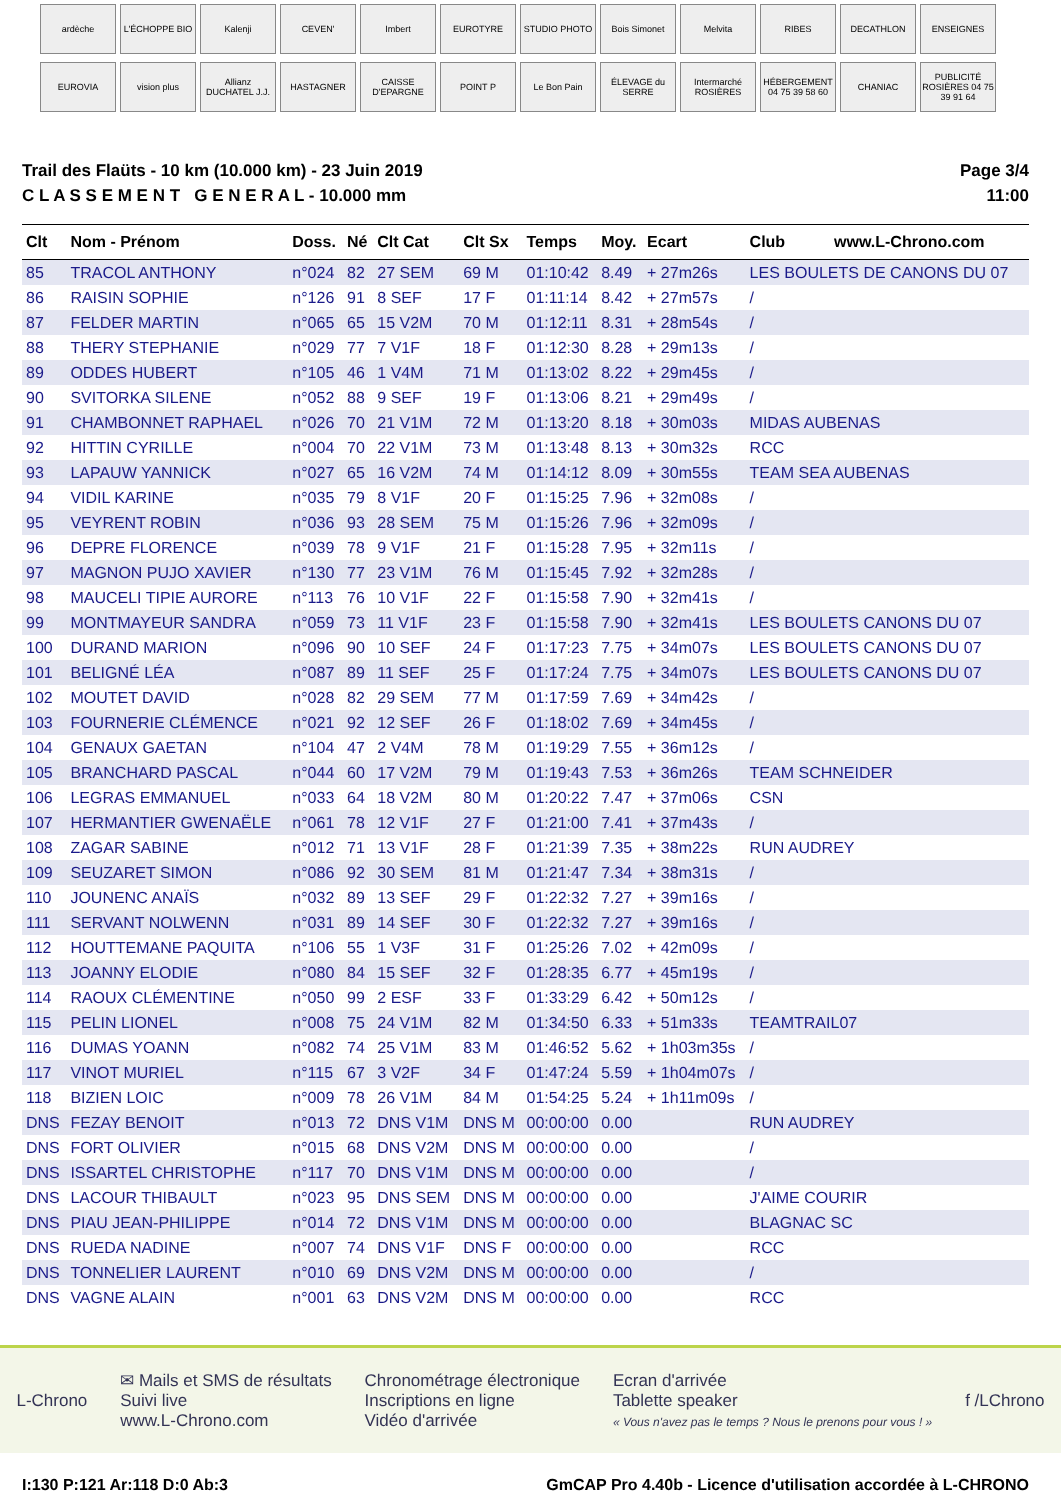ardèche
L'ÉCHOPPE BIO
Kalenji
CEVEN'
Imbert
EUROTYRE
STUDIO PHOTO
Bois Simonet
Melvita
RIBES
DECATHLON
ENSEIGNES
EUROVIA
vision plus
Allianz DUCHATEL J.J.
HASTAGNER
CAISSE D'EPARGNE
POINT P
Le Bon Pain
ÉLEVAGE du SERRE
Intermarché ROSIÈRES
HÉBERGEMENT 04 75 39 58 60
CHANIAC
PUBLICITÉ ROSIÈRES 04 75 39 91 64
Trail des Flaüts - 10 km (10.000 km) - 23 Juin 2019
C L A S S E M E N T G E N E R A L - 10.000 mm
Page 3/4
11:00
| Clt | Nom - Prénom | Doss. | Né | Clt Cat | Clt Sx | Temps | Moy. | Ecart | Club www.L-Chrono.com |
| --- | --- | --- | --- | --- | --- | --- | --- | --- | --- |
| 85 | TRACOL ANTHONY | n°024 | 82 | 27 SEM | 69 M | 01:10:42 | 8.49 | + 27m26s | LES BOULETS DE CANONS DU 07 |
| 86 | RAISIN SOPHIE | n°126 | 91 | 8 SEF | 17 F | 01:11:14 | 8.42 | + 27m57s | / |
| 87 | FELDER MARTIN | n°065 | 65 | 15 V2M | 70 M | 01:12:11 | 8.31 | + 28m54s | / |
| 88 | THERY STEPHANIE | n°029 | 77 | 7 V1F | 18 F | 01:12:30 | 8.28 | + 29m13s | / |
| 89 | ODDES HUBERT | n°105 | 46 | 1 V4M | 71 M | 01:13:02 | 8.22 | + 29m45s | / |
| 90 | SVITORKA SILENE | n°052 | 88 | 9 SEF | 19 F | 01:13:06 | 8.21 | + 29m49s | / |
| 91 | CHAMBONNET RAPHAEL | n°026 | 70 | 21 V1M | 72 M | 01:13:20 | 8.18 | + 30m03s | MIDAS AUBENAS |
| 92 | HITTIN CYRILLE | n°004 | 70 | 22 V1M | 73 M | 01:13:48 | 8.13 | + 30m32s | RCC |
| 93 | LAPAUW YANNICK | n°027 | 65 | 16 V2M | 74 M | 01:14:12 | 8.09 | + 30m55s | TEAM SEA AUBENAS |
| 94 | VIDIL KARINE | n°035 | 79 | 8 V1F | 20 F | 01:15:25 | 7.96 | + 32m08s | / |
| 95 | VEYRENT ROBIN | n°036 | 93 | 28 SEM | 75 M | 01:15:26 | 7.96 | + 32m09s | / |
| 96 | DEPRE FLORENCE | n°039 | 78 | 9 V1F | 21 F | 01:15:28 | 7.95 | + 32m11s | / |
| 97 | MAGNON PUJO XAVIER | n°130 | 77 | 23 V1M | 76 M | 01:15:45 | 7.92 | + 32m28s | / |
| 98 | MAUCELI TIPIE AURORE | n°113 | 76 | 10 V1F | 22 F | 01:15:58 | 7.90 | + 32m41s | / |
| 99 | MONTMAYEUR SANDRA | n°059 | 73 | 11 V1F | 23 F | 01:15:58 | 7.90 | + 32m41s | LES BOULETS CANONS DU 07 |
| 100 | DURAND MARION | n°096 | 90 | 10 SEF | 24 F | 01:17:23 | 7.75 | + 34m07s | LES BOULETS CANONS DU 07 |
| 101 | BELIGNÉ LÉA | n°087 | 89 | 11 SEF | 25 F | 01:17:24 | 7.75 | + 34m07s | LES BOULETS CANONS DU 07 |
| 102 | MOUTET DAVID | n°028 | 82 | 29 SEM | 77 M | 01:17:59 | 7.69 | + 34m42s | / |
| 103 | FOURNERIE CLÉMENCE | n°021 | 92 | 12 SEF | 26 F | 01:18:02 | 7.69 | + 34m45s | / |
| 104 | GENAUX GAETAN | n°104 | 47 | 2 V4M | 78 M | 01:19:29 | 7.55 | + 36m12s | / |
| 105 | BRANCHARD PASCAL | n°044 | 60 | 17 V2M | 79 M | 01:19:43 | 7.53 | + 36m26s | TEAM SCHNEIDER |
| 106 | LEGRAS EMMANUEL | n°033 | 64 | 18 V2M | 80 M | 01:20:22 | 7.47 | + 37m06s | CSN |
| 107 | HERMANTIER GWENAËLE | n°061 | 78 | 12 V1F | 27 F | 01:21:00 | 7.41 | + 37m43s | / |
| 108 | ZAGAR SABINE | n°012 | 71 | 13 V1F | 28 F | 01:21:39 | 7.35 | + 38m22s | RUN AUDREY |
| 109 | SEUZARET SIMON | n°086 | 92 | 30 SEM | 81 M | 01:21:47 | 7.34 | + 38m31s | / |
| 110 | JOUNENC ANAÏS | n°032 | 89 | 13 SEF | 29 F | 01:22:32 | 7.27 | + 39m16s | / |
| 111 | SERVANT NOLWENN | n°031 | 89 | 14 SEF | 30 F | 01:22:32 | 7.27 | + 39m16s | / |
| 112 | HOUTTEMANE PAQUITA | n°106 | 55 | 1 V3F | 31 F | 01:25:26 | 7.02 | + 42m09s | / |
| 113 | JOANNY ELODIE | n°080 | 84 | 15 SEF | 32 F | 01:28:35 | 6.77 | + 45m19s | / |
| 114 | RAOUX CLÉMENTINE | n°050 | 99 | 2 ESF | 33 F | 01:33:29 | 6.42 | + 50m12s | / |
| 115 | PELIN LIONEL | n°008 | 75 | 24 V1M | 82 M | 01:34:50 | 6.33 | + 51m33s | TEAMTRAIL07 |
| 116 | DUMAS YOANN | n°082 | 74 | 25 V1M | 83 M | 01:46:52 | 5.62 | + 1h03m35s | / |
| 117 | VINOT MURIEL | n°115 | 67 | 3 V2F | 34 F | 01:47:24 | 5.59 | + 1h04m07s | / |
| 118 | BIZIEN LOIC | n°009 | 78 | 26 V1M | 84 M | 01:54:25 | 5.24 | + 1h11m09s | / |
| DNS | FEZAY BENOIT | n°013 | 72 | DNS V1M | DNS M | 00:00:00 | 0.00 | | RUN AUDREY |
| DNS | FORT OLIVIER | n°015 | 68 | DNS V2M | DNS M | 00:00:00 | 0.00 | | / |
| DNS | ISSARTEL CHRISTOPHE | n°117 | 70 | DNS V1M | DNS M | 00:00:00 | 0.00 | | / |
| DNS | LACOUR THIBAULT | n°023 | 95 | DNS SEM | DNS M | 00:00:00 | 0.00 | | J'AIME COURIR |
| DNS | PIAU JEAN-PHILIPPE | n°014 | 72 | DNS V1M | DNS M | 00:00:00 | 0.00 | | BLAGNAC SC |
| DNS | RUEDA NADINE | n°007 | 74 | DNS V1F | DNS F | 00:00:00 | 0.00 | | RCC |
| DNS | TONNELIER LAURENT | n°010 | 69 | DNS V2M | DNS M | 00:00:00 | 0.00 | | / |
| DNS | VAGNE ALAIN | n°001 | 63 | DNS V2M | DNS M | 00:00:00 | 0.00 | | RCC |
L-Chrono
✉ Mails et SMS de résultats
Suivi live
www.L-Chrono.com
Chronométrage électronique
Inscriptions en ligne
Vidéo d'arrivée
Ecran d'arrivée
Tablette speaker
« Vous n'avez pas le temps ? Nous le prenons pour vous ! »
f /LChrono
I:130 P:121 Ar:118 D:0 Ab:3 GmCAP Pro 4.40b - Licence d'utilisation accordée à L-CHRONO